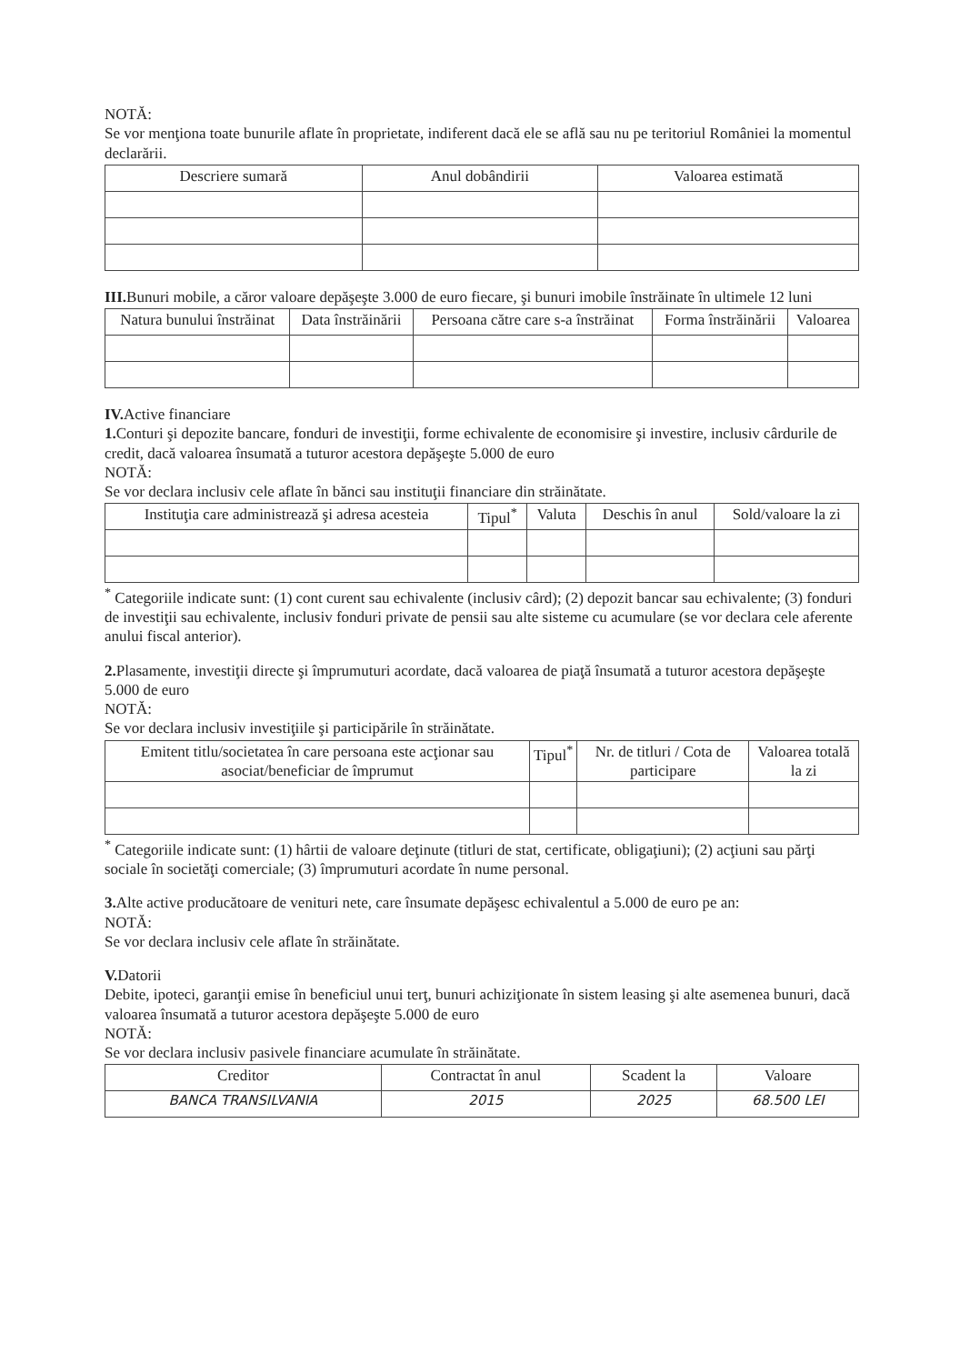NOTĂ:
Se vor menţiona toate bunurile aflate în proprietate, indiferent dacă ele se află sau nu pe teritoriul României la momentul declarării.
| Descriere sumară | Anul dobândirii | Valoarea estimată |
| --- | --- | --- |
III. Bunuri mobile, a căror valoare depăşeşte 3.000 de euro fiecare, şi bunuri imobile înstrăinate în ultimele 12 luni
| Natura bunului înstrăinat | Data înstrăinării | Persoana către care s-a înstrăinat | Forma înstrăinării | Valoarea |
| --- | --- | --- | --- | --- |
IV. Active financiare
1. Conturi şi depozite bancare, fonduri de investiţii, forme echivalente de economisire şi investire, inclusiv cârdurile de credit, dacă valoarea însumată a tuturor acestora depăşeşte 5.000 de euro
NOTĂ:
Se vor declara inclusiv cele aflate în bănci sau instituţii financiare din străinătate.
| Instituţia care administrează şi adresa acesteia | Tipul<sup>*</sup> | Valuta | Deschis în anul | Sold/valoare la zi |
| --- | --- | --- | --- | --- |
<sup>*</sup> Categoriile indicate sunt: (1) cont curent sau echivalente (inclusiv cârd); (2) depozit bancar sau echivalente; (3) fonduri de investiţii sau echivalente, inclusiv fonduri private de pensii sau alte sisteme cu acumulare (se vor declara cele aferente anului fiscal anterior).
2. Plasamente, investiţii directe şi împrumuturi acordate, dacă valoarea de piaţă însumată a tuturor acestora depăşeşte 5.000 de euro
NOTĂ:
Se vor declara inclusiv investiţiile şi participările în străinătate.
| Emitent titlu/societatea în care persoana este acţionar sau asociat/beneficiar de împrumut | Tipul<sup>*</sup> | Nr. de titluri / Cota de participare | Valoarea totală la zi |
| --- | --- | --- | --- |
<sup>*</sup> Categoriile indicate sunt: (1) hârtii de valoare deţinute (titluri de stat, certificate, obligaţiuni); (2) acţiuni sau părţi sociale în societăţi comerciale; (3) împrumuturi acordate în nume personal.
3. Alte active producătoare de venituri nete, care însumate depăşesc echivalentul a 5.000 de euro pe an:
NOTĂ:
Se vor declara inclusiv cele aflate în străinătate.
V. Datorii
Debite, ipoteci, garanţii emise în beneficiul unui terţ, bunuri achiziţionate în sistem leasing şi alte asemenea bunuri, dacă valoarea însumată a tuturor acestora depăşeşte 5.000 de euro
NOTĂ:
Se vor declara inclusiv pasivele financiare acumulate în străinătate.
| Creditor | Contractat în anul | Scadent la | Valoare |
| --- | --- | --- | --- |
| BANCA TRANSILVANIA | 2015 | 2025 | 68.500 LEI |